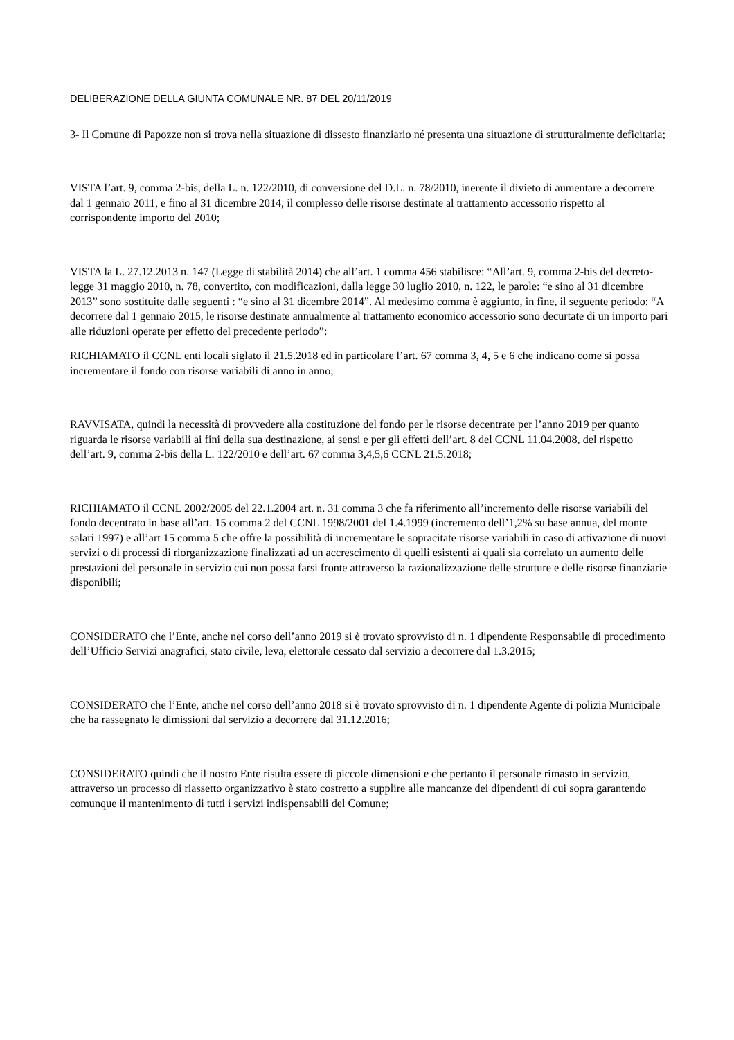DELIBERAZIONE DELLA GIUNTA COMUNALE NR. 87 DEL 20/11/2019
3- Il Comune di Papozze non si trova nella situazione di dissesto finanziario né presenta una situazione di strutturalmente deficitaria;
VISTA l’art. 9, comma 2-bis, della L. n. 122/2010, di conversione del D.L. n. 78/2010, inerente il divieto di aumentare a decorrere dal 1 gennaio 2011, e fino al 31 dicembre 2014, il complesso delle risorse destinate al trattamento accessorio rispetto al corrispondente importo del 2010;
VISTA la L. 27.12.2013 n. 147 (Legge di stabilità 2014) che all’art. 1 comma 456 stabilisce: “All’art. 9, comma 2-bis del decreto-legge 31 maggio 2010, n. 78, convertito, con modificazioni, dalla legge 30 luglio 2010, n. 122, le parole: “e sino al 31 dicembre 2013” sono sostituite dalle seguenti : “e sino al 31 dicembre 2014”. Al medesimo comma è aggiunto, in fine, il seguente periodo: “A decorrere dal 1 gennaio 2015, le risorse destinate annualmente al trattamento economico accessorio sono decurtate di un importo pari alle riduzioni operate per effetto del precedente periodo”:
RICHIAMATO il CCNL enti locali siglato il 21.5.2018 ed in particolare l’art. 67 comma 3, 4, 5 e 6 che indicano come si possa incrementare il fondo con risorse variabili di anno in anno;
RAVVISATA, quindi la necessità di provvedere alla costituzione del fondo per le risorse decentrate per l’anno 2019 per quanto riguarda le risorse variabili ai fini della sua destinazione, ai sensi e per gli effetti dell’art. 8 del CCNL 11.04.2008, del rispetto dell’art. 9, comma 2-bis della L. 122/2010 e dell’art. 67 comma 3,4,5,6 CCNL 21.5.2018;
RICHIAMATO il CCNL 2002/2005 del 22.1.2004 art. n. 31 comma 3 che fa riferimento all’incremento delle risorse variabili del fondo decentrato in base all’art. 15 comma 2 del CCNL 1998/2001 del 1.4.1999 (incremento dell’1,2% su base annua, del monte salari 1997) e all’art 15 comma 5 che offre la possibilità di incrementare le sopracitate risorse variabili in caso di attivazione di nuovi servizi o di processi di riorganizzazione finalizzati ad un accrescimento di quelli esistenti ai quali sia correlato un aumento delle prestazioni del personale in servizio cui non possa farsi fronte attraverso la razionalizzazione delle strutture e delle risorse finanziarie disponibili;
CONSIDERATO che l’Ente, anche nel corso dell’anno 2019 si è trovato sprovvisto di n. 1 dipendente Responsabile di procedimento dell’Ufficio Servizi anagrafici, stato civile, leva, elettorale cessato dal servizio a decorrere dal 1.3.2015;
CONSIDERATO che l’Ente, anche nel corso dell’anno 2018 si è trovato sprovvisto di n. 1 dipendente Agente di polizia Municipale che ha rassegnato le dimissioni dal servizio a decorrere dal 31.12.2016;
CONSIDERATO quindi che il nostro Ente risulta essere di piccole dimensioni e che pertanto il personale rimasto in servizio, attraverso un processo di riassetto organizzativo è stato costretto a supplire alle mancanze dei dipendenti di cui sopra garantendo comunque il mantenimento di tutti i servizi indispensabili del Comune;